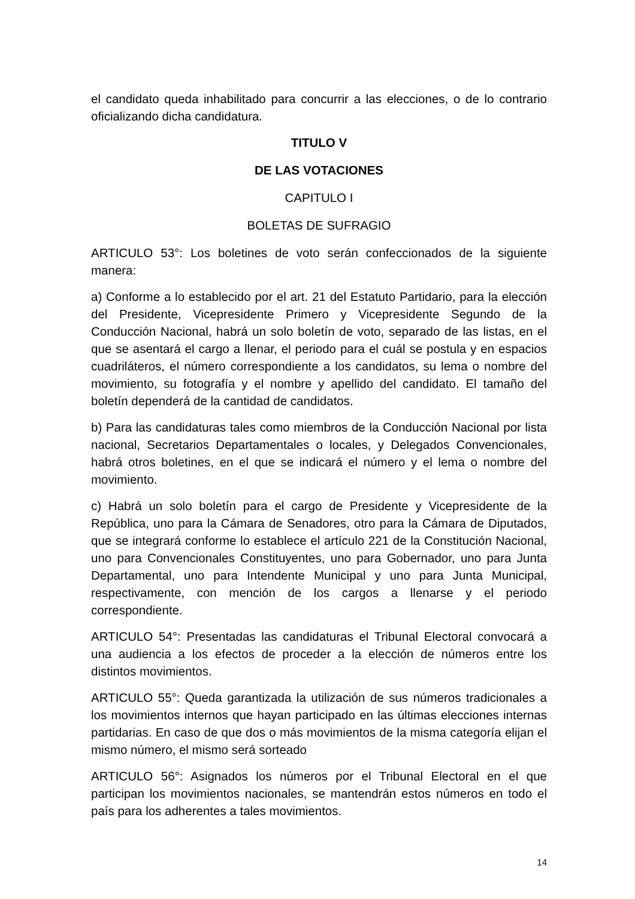el candidato queda inhabilitado para concurrir a las elecciones, o de lo contrario oficializando dicha candidatura.
TITULO V
DE LAS VOTACIONES
CAPITULO I
BOLETAS DE SUFRAGIO
ARTICULO 53°: Los boletines de voto serán confeccionados de la siguiente manera:
a) Conforme a lo establecido por el art. 21 del Estatuto Partidario, para la elección del Presidente, Vicepresidente Primero y Vicepresidente Segundo de la Conducción Nacional, habrá un solo boletín de voto, separado de las listas, en el que se asentará el cargo a llenar, el periodo para el cuál se postula y en espacios cuadriláteros, el número correspondiente a los candidatos, su lema o nombre del movimiento, su fotografía y el nombre y apellido del candidato. El tamaño del boletín dependerá de la cantidad de candidatos.
b) Para las candidaturas tales como miembros de la Conducción Nacional por lista nacional, Secretarios Departamentales o locales, y Delegados Convencionales, habrá otros boletines, en el que se indicará el número y el lema o nombre del movimiento.
c) Habrá un solo boletín para el cargo de Presidente y Vicepresidente de la República, uno para la Cámara de Senadores, otro para la Cámara de Diputados, que se integrará conforme lo establece el artículo 221 de la Constitución Nacional, uno para Convencionales Constituyentes, uno para Gobernador, uno para Junta Departamental, uno para Intendente Municipal y uno para Junta Municipal, respectivamente, con mención de los cargos a llenarse y el periodo correspondiente.
ARTICULO 54°: Presentadas las candidaturas el Tribunal Electoral convocará a una audiencia a los efectos de proceder a la elección de números entre los distintos movimientos.
ARTICULO 55°: Queda garantizada la utilización de sus números tradicionales a los movimientos internos que hayan participado en las últimas elecciones internas partidarias. En caso de que dos o más movimientos de la misma categoría elijan el mismo número, el mismo será sorteado
ARTICULO 56°: Asignados los números por el Tribunal Electoral en el que participan los movimientos nacionales, se mantendrán estos números en todo el país para los adherentes a tales movimientos.
14